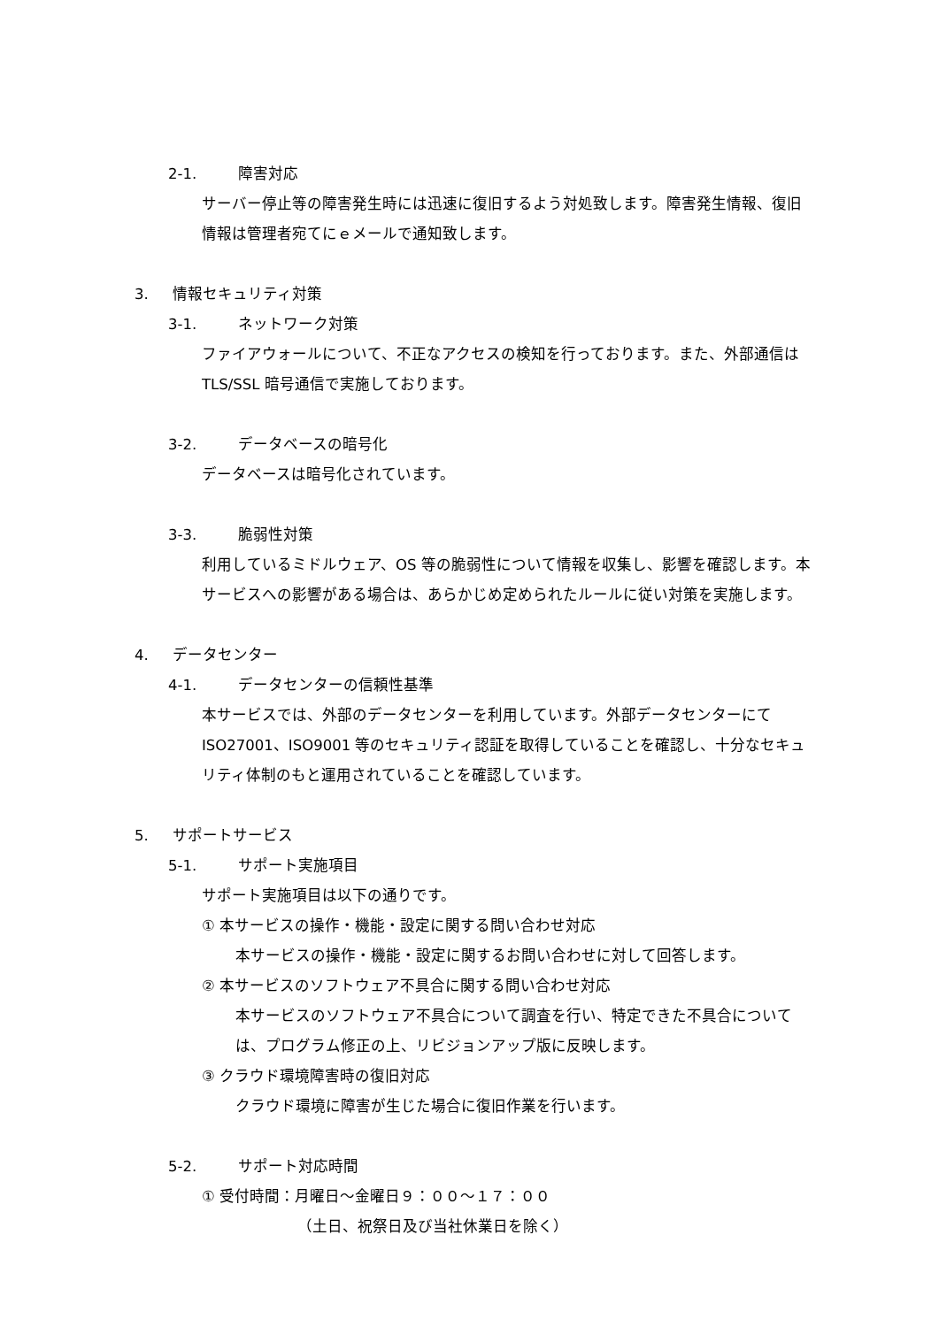2-1. 障害対応
サーバー停止等の障害発生時には迅速に復旧するよう対処致します。障害発生情報、復旧情報は管理者宛てにｅメールで通知致します。
3. 情報セキュリティ対策
3-1. ネットワーク対策
ファイアウォールについて、不正なアクセスの検知を行っております。また、外部通信は TLS/SSL 暗号通信で実施しております。
3-2. データベースの暗号化
データベースは暗号化されています。
3-3. 脆弱性対策
利用しているミドルウェア、OS 等の脆弱性について情報を収集し、影響を確認します。本サービスへの影響がある場合は、あらかじめ定められたルールに従い対策を実施します。
4. データセンター
4-1. データセンターの信頼性基準
本サービスでは、外部のデータセンターを利用しています。外部データセンターにて ISO27001、ISO9001 等のセキュリティ認証を取得していることを確認し、十分なセキュリティ体制のもと運用されていることを確認しています。
5. サポートサービス
5-1. サポート実施項目
サポート実施項目は以下の通りです。
① 本サービスの操作・機能・設定に関する問い合わせ対応
本サービスの操作・機能・設定に関するお問い合わせに対して回答します。
② 本サービスのソフトウェア不具合に関する問い合わせ対応
本サービスのソフトウェア不具合について調査を行い、特定できた不具合については、プログラム修正の上、リビジョンアップ版に反映します。
③ クラウド環境障害時の復旧対応
クラウド環境に障害が生じた場合に復旧作業を行います。
5-2. サポート対応時間
① 受付時間：月曜日～金曜日９：００～１７：００
（土日、祝祭日及び当社休業日を除く）